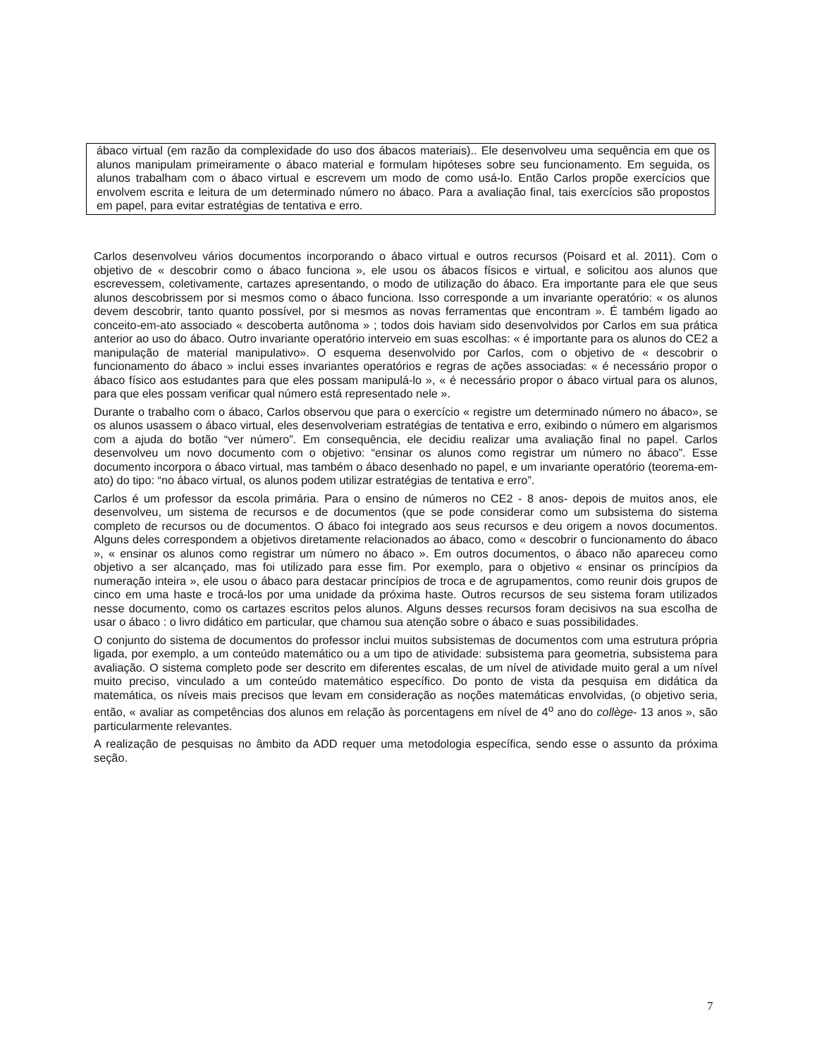ábaco virtual (em razão da complexidade do uso dos ábacos materiais).. Ele desenvolveu uma sequência em que os alunos manipulam primeiramente o ábaco material e formulam hipóteses sobre seu funcionamento. Em seguida, os alunos trabalham com o ábaco virtual e escrevem um modo de como usá-lo. Então Carlos propõe exercícios que envolvem escrita e leitura de um determinado número no ábaco. Para a avaliação final, tais exercícios são propostos em papel, para evitar estratégias de tentativa e erro.
Carlos desenvolveu vários documentos incorporando o ábaco virtual e outros recursos (Poisard et al. 2011). Com o objetivo de « descobrir como o ábaco funciona », ele usou os ábacos físicos e virtual, e solicitou aos alunos que escrevessem, coletivamente, cartazes apresentando, o modo de utilização do ábaco. Era importante para ele que seus alunos descobrissem por si mesmos como o ábaco funciona. Isso corresponde a um invariante operatório: « os alunos devem descobrir, tanto quanto possível, por si mesmos as novas ferramentas que encontram ». É também ligado ao conceito-em-ato associado « descoberta autônoma » ; todos dois haviam sido desenvolvidos por Carlos em sua prática anterior ao uso do ábaco. Outro invariante operatório interveio em suas escolhas: « é importante para os alunos do CE2 a manipulação de material manipulativo». O esquema desenvolvido por Carlos, com o objetivo de « descobrir o funcionamento do ábaco » inclui esses invariantes operatórios e regras de ações associadas: « é necessário propor o ábaco físico aos estudantes para que eles possam manipulá-lo », « é necessário propor o ábaco virtual para os alunos, para que eles possam verificar qual número está representado nele ».
Durante o trabalho com o ábaco, Carlos observou que para o exercício « registre um determinado número no ábaco», se os alunos usassem o ábaco virtual, eles desenvolveriam estratégias de tentativa e erro, exibindo o número em algarismos com a ajuda do botão “ver número”. Em consequência, ele decidiu realizar uma avaliação final no papel. Carlos desenvolveu um novo documento com o objetivo: “ensinar os alunos como registrar um número no ábaco”. Esse documento incorpora o ábaco virtual, mas também o ábaco desenhado no papel, e um invariante operatório (teorema-em-ato) do tipo: “no ábaco virtual, os alunos podem utilizar estratégias de tentativa e erro”.
Carlos é um professor da escola primária. Para o ensino de números no CE2 - 8 anos- depois de muitos anos, ele desenvolveu, um sistema de recursos e de documentos (que se pode considerar como um subsistema do sistema completo de recursos ou de documentos. O ábaco foi integrado aos seus recursos e deu origem a novos documentos. Alguns deles correspondem a objetivos diretamente relacionados ao ábaco, como « descobrir o funcionamento do ábaco », « ensinar os alunos como registrar um número no ábaco ». Em outros documentos, o ábaco não apareceu como objetivo a ser alcançado, mas foi utilizado para esse fim. Por exemplo, para o objetivo « ensinar os princípios da numeração inteira », ele usou o ábaco para destacar princípios de troca e de agrupamentos, como reunir dois grupos de cinco em uma haste e trocá-los por uma unidade da próxima haste. Outros recursos de seu sistema foram utilizados nesse documento, como os cartazes escritos pelos alunos. Alguns desses recursos foram decisivos na sua escolha de usar o ábaco : o livro didático em particular, que chamou sua atenção sobre o ábaco e suas possibilidades.
O conjunto do sistema de documentos do professor inclui muitos subsistemas de documentos com uma estrutura própria ligada, por exemplo, a um conteúdo matemático ou a um tipo de atividade: subsistema para geometria, subsistema para avaliação. O sistema completo pode ser descrito em diferentes escalas, de um nível de atividade muito geral a um nível muito preciso, vinculado a um conteúdo matemático específico. Do ponto de vista da pesquisa em didática da matemática, os níveis mais precisos que levam em consideração as noções matemáticas envolvidas, (o objetivo seria, então, « avaliar as competências dos alunos em relação às porcentagens em nível de 4<sup>o</sup> ano do collège- 13 anos », são particularmente relevantes.
A realização de pesquisas no âmbito da ADD requer uma metodologia específica, sendo esse o assunto da próxima seção.
7